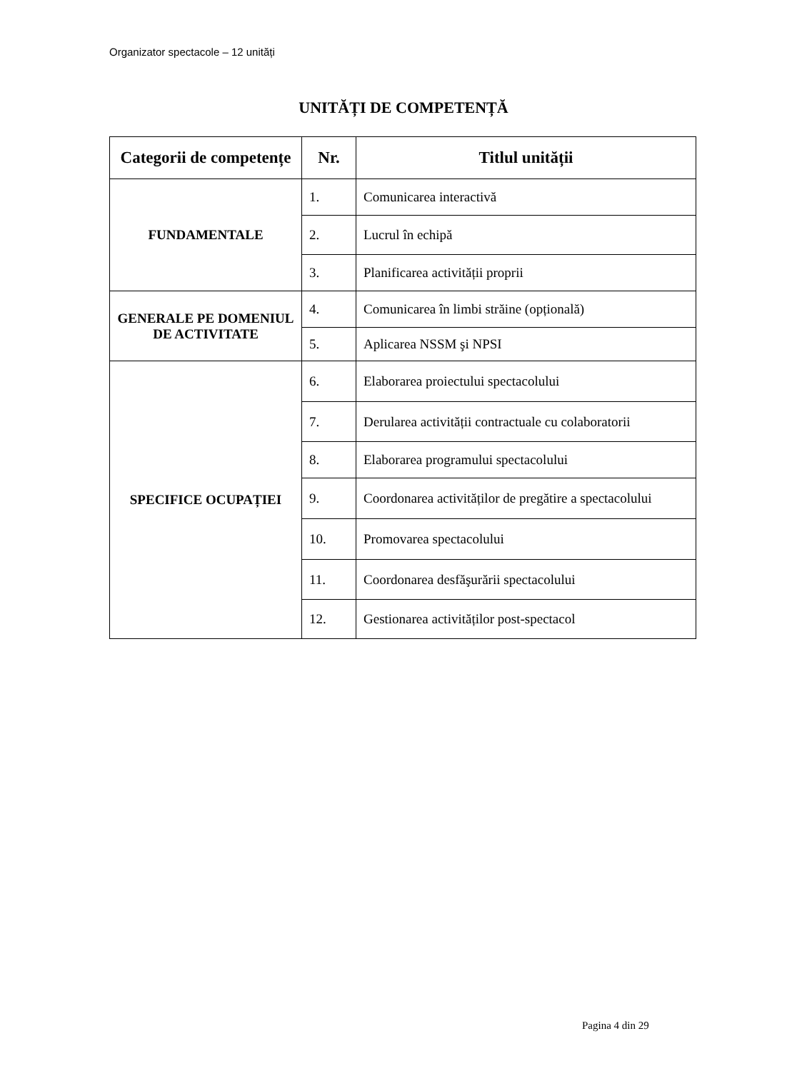Organizator spectacole – 12 unități
UNITĂȚI DE COMPETENȚĂ
| Categorii de competențe | Nr. | Titlul unității |
| --- | --- | --- |
| FUNDAMENTALE | 1. | Comunicarea interactivă |
| | 2. | Lucrul în echipă |
| | 3. | Planificarea activității proprii |
| GENERALE PE DOMENIUL DE ACTIVITATE | 4. | Comunicarea în limbi străine (opțională) |
| | 5. | Aplicarea NSSM şi NPSI |
| SPECIFICE OCUPAȚIEI | 6. | Elaborarea proiectului spectacolului |
| | 7. | Derularea activității contractuale cu colaboratorii |
| | 8. | Elaborarea programului spectacolului |
| | 9. | Coordonarea activităților de pregătire a spectacolului |
| | 10. | Promovarea spectacolului |
| | 11. | Coordonarea desfăşurării spectacolului |
| | 12. | Gestionarea activităților post-spectacol |
Pagina 4 din 29